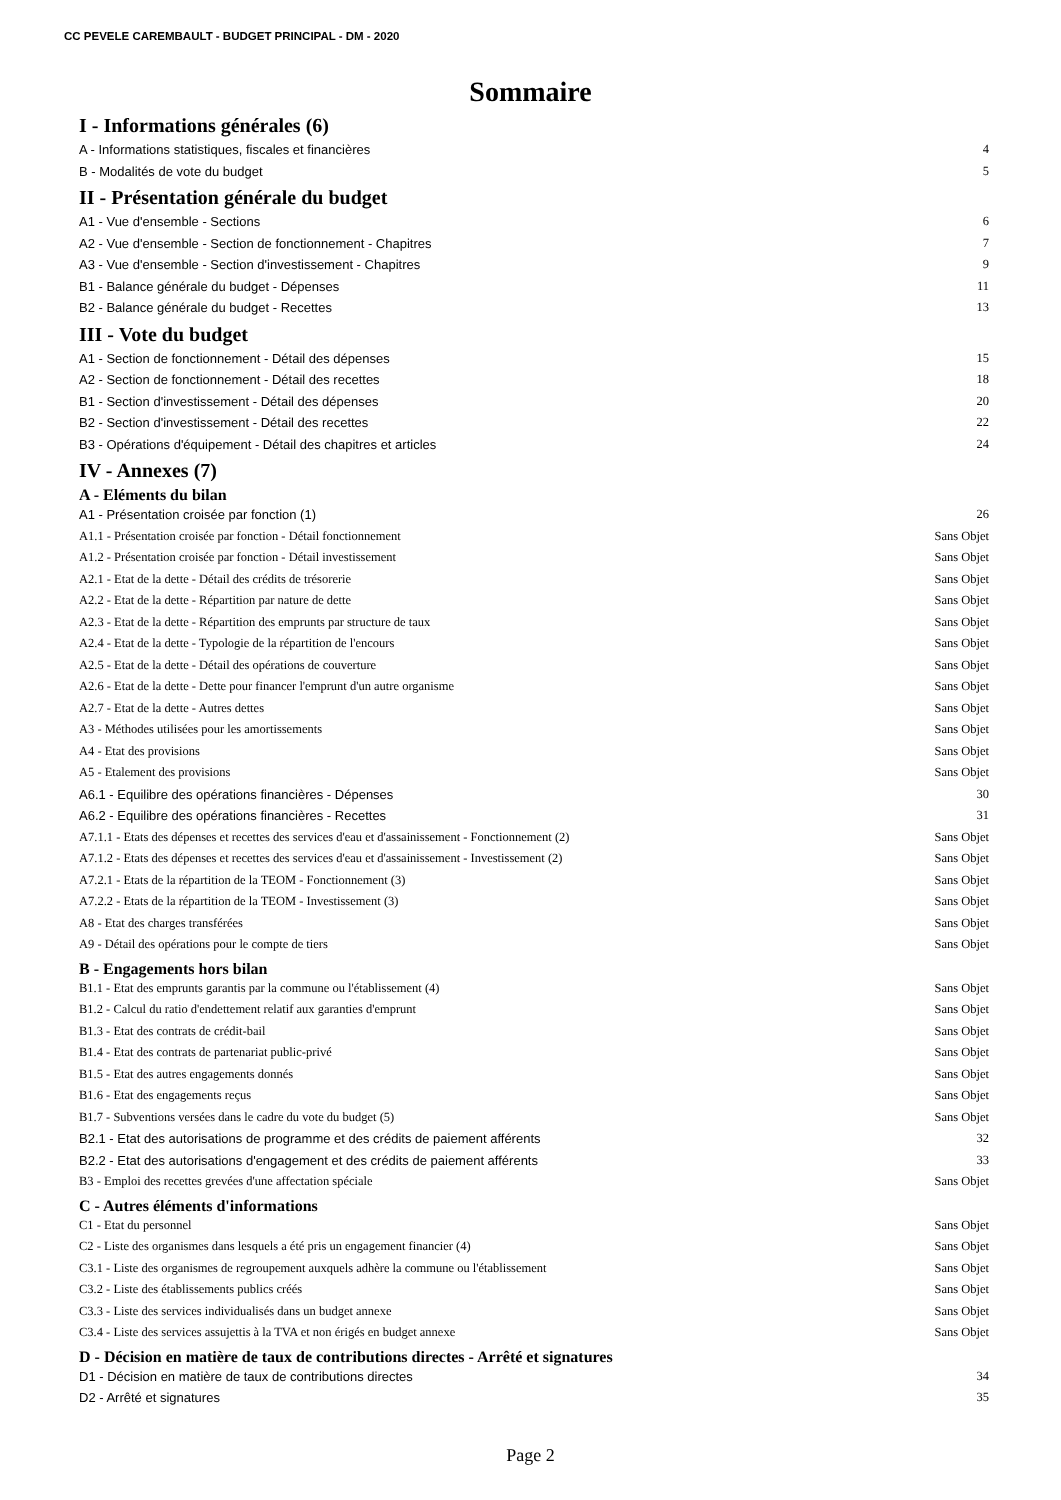CC PEVELE CAREMBAULT - BUDGET PRINCIPAL - DM - 2020
Sommaire
I - Informations générales (6)
A - Informations statistiques, fiscales et financières 4
B - Modalités de vote du budget 5
II - Présentation générale du budget
A1 - Vue d'ensemble - Sections 6
A2 - Vue d'ensemble - Section de fonctionnement - Chapitres 7
A3 - Vue d'ensemble - Section d'investissement - Chapitres 9
B1 - Balance générale du budget - Dépenses 11
B2 - Balance générale du budget - Recettes 13
III - Vote du budget
A1 - Section de fonctionnement - Détail des dépenses 15
A2 - Section de fonctionnement - Détail des recettes 18
B1 - Section d'investissement - Détail des dépenses 20
B2 - Section d'investissement - Détail des recettes 22
B3 - Opérations d'équipement - Détail des chapitres et articles 24
IV - Annexes (7)
A - Eléments du bilan
A1 - Présentation croisée par fonction (1) 26
A1.1 - Présentation croisée par fonction - Détail fonctionnement Sans Objet
A1.2 - Présentation croisée par fonction - Détail investissement Sans Objet
A2.1 - Etat de la dette - Détail des crédits de trésorerie Sans Objet
A2.2 - Etat de la dette - Répartition par nature de dette Sans Objet
A2.3 - Etat de la dette - Répartition des emprunts par structure de taux Sans Objet
A2.4 - Etat de la dette - Typologie de la répartition de l'encours Sans Objet
A2.5 - Etat de la dette - Détail des opérations de couverture Sans Objet
A2.6 - Etat de la dette - Dette pour financer l'emprunt d'un autre organisme Sans Objet
A2.7 - Etat de la dette - Autres dettes Sans Objet
A3 - Méthodes utilisées pour les amortissements Sans Objet
A4 - Etat des provisions Sans Objet
A5 - Etalement des provisions Sans Objet
A6.1 - Equilibre des opérations financières - Dépenses 30
A6.2 - Equilibre des opérations financières - Recettes 31
A7.1.1 - Etats des dépenses et recettes des services d'eau et d'assainissement - Fonctionnement (2) Sans Objet
A7.1.2 - Etats des dépenses et recettes des services d'eau et d'assainissement - Investissement (2) Sans Objet
A7.2.1 - Etats de la répartition de la TEOM - Fonctionnement (3) Sans Objet
A7.2.2 - Etats de la répartition de la TEOM - Investissement (3) Sans Objet
A8 - Etat des charges transférées Sans Objet
A9 - Détail des opérations pour le compte de tiers Sans Objet
B - Engagements hors bilan
B1.1 - Etat des emprunts garantis par la commune ou l'établissement (4) Sans Objet
B1.2 - Calcul du ratio d'endettement relatif aux garanties d'emprunt Sans Objet
B1.3 - Etat des contrats de crédit-bail Sans Objet
B1.4 - Etat des contrats de partenariat public-privé Sans Objet
B1.5 - Etat des autres engagements donnés Sans Objet
B1.6 - Etat des engagements reçus Sans Objet
B1.7 - Subventions versées dans le cadre du vote du budget (5) Sans Objet
B2.1 - Etat des autorisations de programme et des crédits de paiement afférents 32
B2.2 - Etat des autorisations d'engagement et des crédits de paiement afférents 33
B3 - Emploi des recettes grevées d'une affectation spéciale Sans Objet
C - Autres éléments d'informations
C1 - Etat du personnel Sans Objet
C2 - Liste des organismes dans lesquels a été pris un engagement financier (4) Sans Objet
C3.1 - Liste des organismes de regroupement auxquels adhère la commune ou l'établissement Sans Objet
C3.2 - Liste des établissements publics créés Sans Objet
C3.3 - Liste des services individualisés dans un budget annexe Sans Objet
C3.4 - Liste des services assujettis à la TVA et non érigés en budget annexe Sans Objet
D - Décision en matière de taux de contributions directes - Arrêté et signatures
D1 - Décision en matière de taux de contributions directes 34
D2 - Arrêté et signatures 35
Page 2